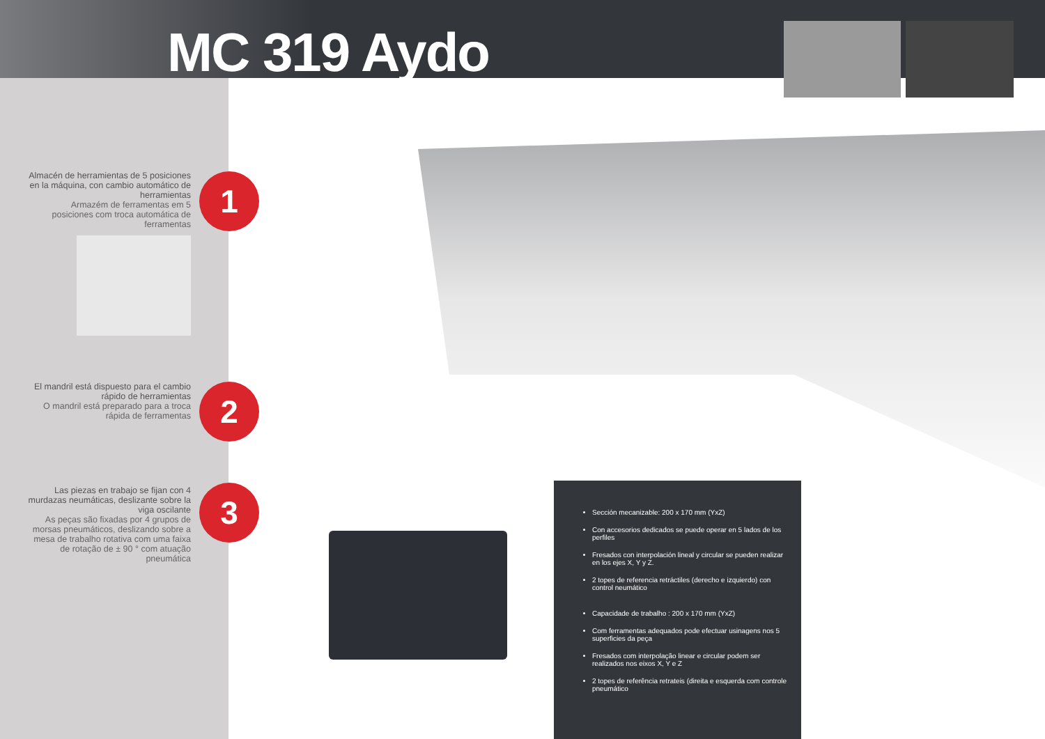MC 319 Aydo
Almacén de herramientas de 5 posiciones en la máquina, con cambio automático de herramientas
Armazém de ferramentas em 5 posiciones com troca automática de ferramentas
1
El mandril está dispuesto para el cambio rápido de herramientas
O mandril está preparado para a troca rápida de ferramentas
2
Las piezas en trabajo se fijan con 4 murdazas neumáticas, deslizante sobre la viga oscilante
As peças são fixadas por 4 grupos de morsas pneumáticos, deslizando sobre a mesa de trabalho rotativa com uma faixa de rotação de ± 90 ° com atuação pneumática
3
Sección mecanizable: 200 x 170 mm (YxZ)
Con accesorios dedicados se puede operar en 5 lados de los perfiles
Fresados con interpolación lineal y circular se pueden realizar en los ejes X, Y y Z.
2 topes de referencia retráctiles (derecho e izquierdo) con control neumático
Capacidade de trabalho : 200 x 170 mm (YxZ)
Com ferramentas adequados pode efectuar usinagens nos 5 superficies da peça
Fresados com interpolação linear e circular podem ser realizados nos eixos X, Y e Z
2 topes de referência retrateis (direita e esquerda com controle pneumático